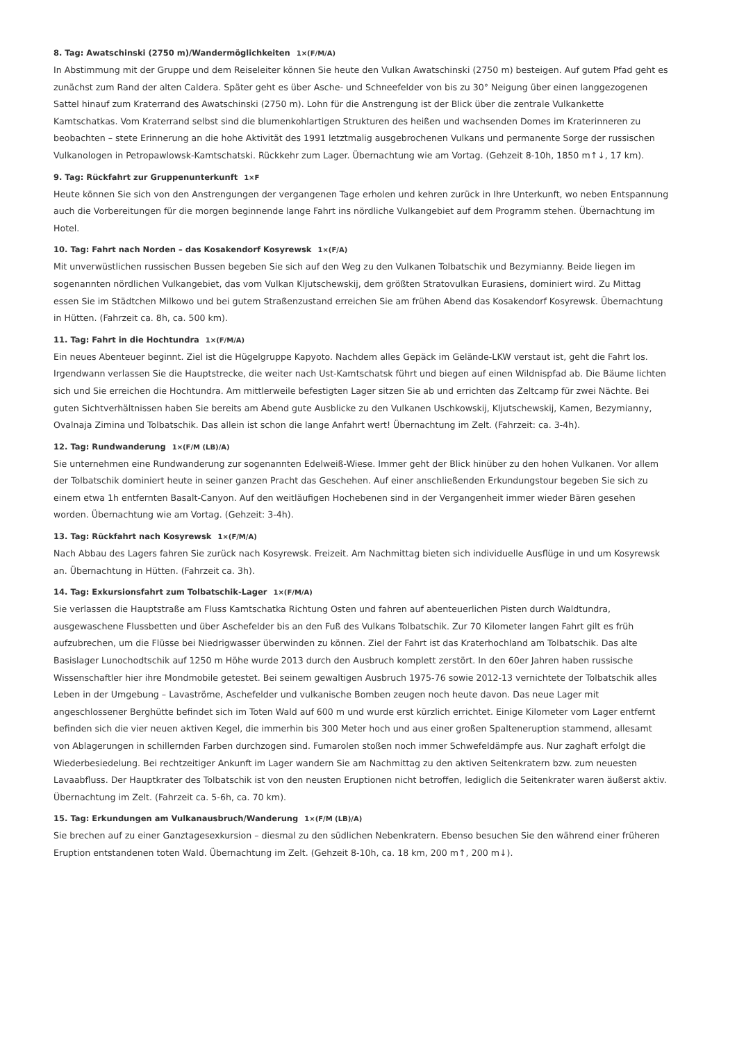8. Tag: Awatschinski (2750 m)/Wandermöglichkeiten 1×(F/M/A)
In Abstimmung mit der Gruppe und dem Reiseleiter können Sie heute den Vulkan Awatschinski (2750 m) besteigen. Auf gutem Pfad geht es zunächst zum Rand der alten Caldera. Später geht es über Asche- und Schneefelder von bis zu 30° Neigung über einen langgezogenen Sattel hinauf zum Kraterrand des Awatschinski (2750 m). Lohn für die Anstrengung ist der Blick über die zentrale Vulkankette Kamtschatkas. Vom Kraterrand selbst sind die blumenkohlartigen Strukturen des heißen und wachsenden Domes im Kraterinneren zu beobachten – stete Erinnerung an die hohe Aktivität des 1991 letztmalig ausgebrochenen Vulkans und permanente Sorge der russischen Vulkanologen in Petropawlowsk-Kamtschatski. Rückkehr zum Lager. Übernachtung wie am Vortag. (Gehzeit 8-10h, 1850 m↑↓, 17 km).
9. Tag: Rückfahrt zur Gruppenunterkunft 1×F
Heute können Sie sich von den Anstrengungen der vergangenen Tage erholen und kehren zurück in Ihre Unterkunft, wo neben Entspannung auch die Vorbereitungen für die morgen beginnende lange Fahrt ins nördliche Vulkangebiet auf dem Programm stehen. Übernachtung im Hotel.
10. Tag: Fahrt nach Norden – das Kosakendorf Kosyrewsk 1×(F/A)
Mit unverwüstlichen russischen Bussen begeben Sie sich auf den Weg zu den Vulkanen Tolbatschik und Bezymianny. Beide liegen im sogenannten nördlichen Vulkangebiet, das vom Vulkan Kljutschewskij, dem größten Stratovulkan Eurasiens, dominiert wird. Zu Mittag essen Sie im Städtchen Milkowo und bei gutem Straßenzustand erreichen Sie am frühen Abend das Kosakendorf Kosyrewsk. Übernachtung in Hütten. (Fahrzeit ca. 8h, ca. 500 km).
11. Tag: Fahrt in die Hochtundra 1×(F/M/A)
Ein neues Abenteuer beginnt. Ziel ist die Hügelgruppe Kapyoto. Nachdem alles Gepäck im Gelände-LKW verstaut ist, geht die Fahrt los. Irgendwann verlassen Sie die Hauptstrecke, die weiter nach Ust-Kamtschatsk führt und biegen auf einen Wildnispfad ab. Die Bäume lichten sich und Sie erreichen die Hochtundra. Am mittlerweile befestigten Lager sitzen Sie ab und errichten das Zeltcamp für zwei Nächte. Bei guten Sichtverhältnissen haben Sie bereits am Abend gute Ausblicke zu den Vulkanen Uschkowskij, Kljutschewskij, Kamen, Bezymianny, Ovalnaja Zimina und Tolbatschik. Das allein ist schon die lange Anfahrt wert! Übernachtung im Zelt. (Fahrzeit: ca. 3-4h).
12. Tag: Rundwanderung 1×(F/M (LB)/A)
Sie unternehmen eine Rundwanderung zur sogenannten Edelweiß-Wiese. Immer geht der Blick hinüber zu den hohen Vulkanen. Vor allem der Tolbatschik dominiert heute in seiner ganzen Pracht das Geschehen. Auf einer anschließenden Erkundungstour begeben Sie sich zu einem etwa 1h entfernten Basalt-Canyon. Auf den weitläufigen Hochebenen sind in der Vergangenheit immer wieder Bären gesehen worden. Übernachtung wie am Vortag. (Gehzeit: 3-4h).
13. Tag: Rückfahrt nach Kosyrewsk 1×(F/M/A)
Nach Abbau des Lagers fahren Sie zurück nach Kosyrewsk. Freizeit. Am Nachmittag bieten sich individuelle Ausflüge in und um Kosyrewsk an. Übernachtung in Hütten. (Fahrzeit ca. 3h).
14. Tag: Exkursionsfahrt zum Tolbatschik-Lager 1×(F/M/A)
Sie verlassen die Hauptstraße am Fluss Kamtschatka Richtung Osten und fahren auf abenteuerlichen Pisten durch Waldtundra, ausgewaschene Flussbetten und über Aschefelder bis an den Fuß des Vulkans Tolbatschik. Zur 70 Kilometer langen Fahrt gilt es früh aufzubrechen, um die Flüsse bei Niedrigwasser überwinden zu können. Ziel der Fahrt ist das Kraterhochland am Tolbatschik. Das alte Basislager Lunochodtschik auf 1250 m Höhe wurde 2013 durch den Ausbruch komplett zerstört. In den 60er Jahren haben russische Wissenschaftler hier ihre Mondmobile getestet. Bei seinem gewaltigen Ausbruch 1975-76 sowie 2012-13 vernichtete der Tolbatschik alles Leben in der Umgebung – Lavaströme, Aschefelder und vulkanische Bomben zeugen noch heute davon. Das neue Lager mit angeschlossener Berghütte befindet sich im Toten Wald auf 600 m und wurde erst kürzlich errichtet. Einige Kilometer vom Lager entfernt befinden sich die vier neuen aktiven Kegel, die immerhin bis 300 Meter hoch und aus einer großen Spalteneruption stammend, allesamt von Ablagerungen in schillernden Farben durchzogen sind. Fumarolen stoßen noch immer Schwefeldämpfe aus. Nur zaghaft erfolgt die Wiederbesiedelung. Bei rechtzeitiger Ankunft im Lager wandern Sie am Nachmittag zu den aktiven Seitenkratern bzw. zum neuesten Lavaabfluss. Der Hauptkrater des Tolbatschik ist von den neusten Eruptionen nicht betroffen, lediglich die Seitenkrater waren äußerst aktiv. Übernachtung im Zelt. (Fahrzeit ca. 5-6h, ca. 70 km).
15. Tag: Erkundungen am Vulkanausbruch/Wanderung 1×(F/M (LB)/A)
Sie brechen auf zu einer Ganztagesexkursion – diesmal zu den südlichen Nebenkratern. Ebenso besuchen Sie den während einer früheren Eruption entstandenen toten Wald. Übernachtung im Zelt. (Gehzeit 8-10h, ca. 18 km, 200 m↑, 200 m↓).